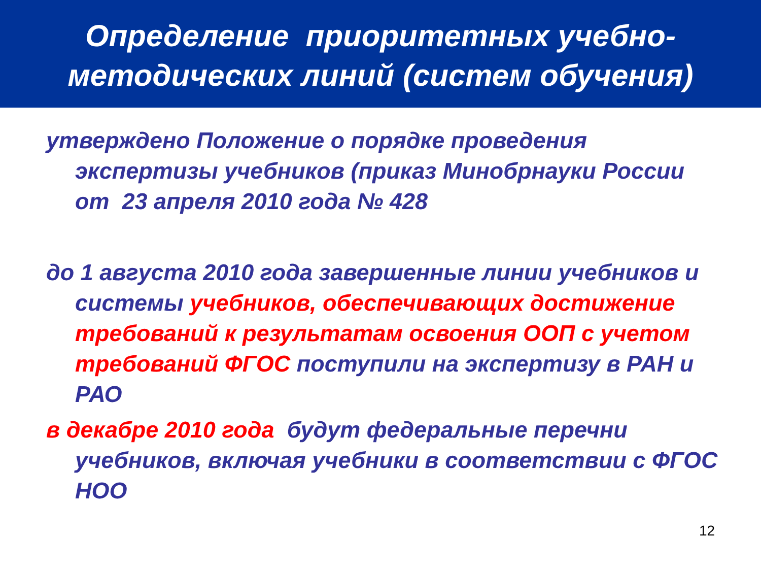Определение приоритетных учебно-
методических линий (систем обучения)
утверждено Положение о порядке проведения экспертизы учебников (приказ Минобрнауки России от 23 апреля 2010 года № 428
до 1 августа 2010 года завершенные линии учебников и системы учебников, обеспечивающих достижение требований к результатам освоения ООП с учетом требований ФГОС поступили на экспертизу в РАН и РАО
в декабре 2010 года будут федеральные перечни учебников, включая учебники в соответствии с ФГОС НОО
12